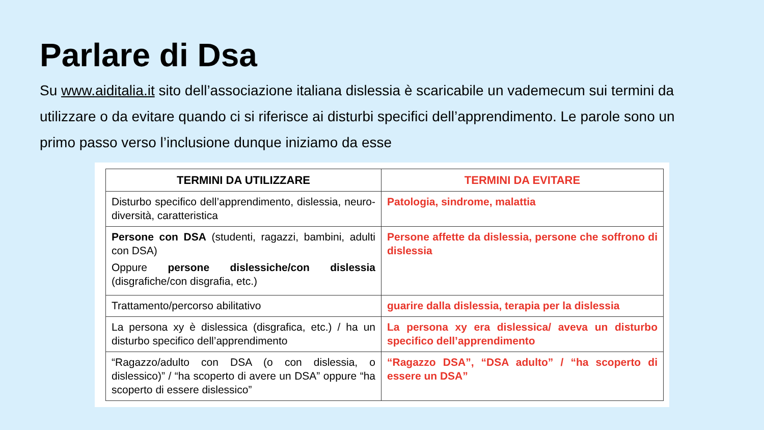Parlare di Dsa
Su www.aiditalia.it sito dell’associazione italiana dislessia è scaricabile un vademecum sui termini da utilizzare o da evitare quando ci si riferisce ai disturbi specifici dell’apprendimento. Le parole sono un primo passo verso l’inclusione dunque iniziamo da esse
| TERMINI DA UTILIZZARE | TERMINI DA EVITARE |
| --- | --- |
| Disturbo specifico dell’apprendimento, dislessia, neuro-diversità, caratteristica | Patologia, sindrome, malattia |
| Persone con DSA (studenti, ragazzi, bambini, adulti con DSA) Oppure persone dislessiche/con dislessia (disgrafiche/con disgrafia, etc.) | Persone affette da dislessia, persone che soffrono di dislessia |
| Trattamento/percorso abilitativo | guarire dalla dislessia, terapia per la dislessia |
| La persona xy è dislessica (disgrafica, etc.) / ha un disturbo specifico dell’apprendimento | La persona xy era dislessica/ aveva un disturbo specifico dell’apprendimento |
| “Ragazzo/adulto con DSA (o con dislessia, o dislessico)” / “ha scoperto di avere un DSA” oppure “ha scoperto di essere dislessico” | “Ragazzo DSA”, “DSA adulto” / “ha scoperto di essere un DSA” |